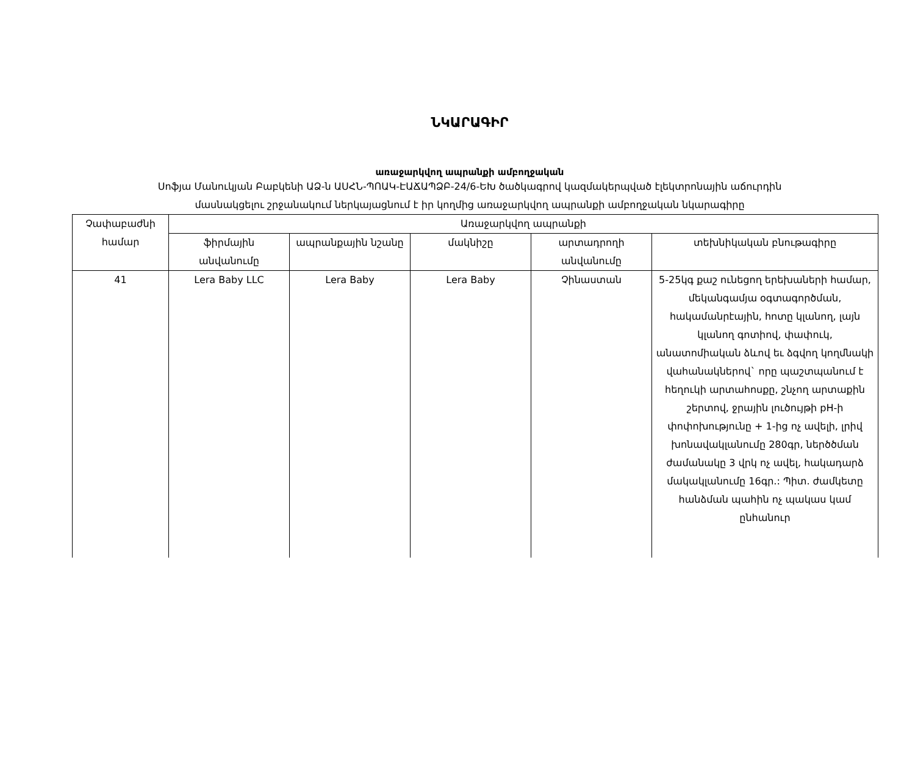ՆԿԱՐԱԳԻՐ
առաջարկվող ապրանքի ամբողջական
Սոֆյա Մանուկյան Բաբկենի ԱՁ-ն ԱՍՀՆ-ՊՈԱԿ-ԷԱՃԱՊՁԲ-24/6-ԵԽ ծածկագրով կազմակերպված էլեկտրոնային աճուրդին
մասնակցելու շրջանակում ներկայացնում է իր կողմից առաջարկվող ապրանքի ամբողջական նկարագիրը
| Չափաբաժնի համար | Առաջարկվող ապրանքի | | | | |
| --- | --- | --- | --- | --- | --- |
| | ֆիրմային անվանումը | ապրանքային նշանը | մակնիշը | արտադրողի անվանումը | տեխնիկական բնութագիրը |
| 41 | Lera Baby LLC | Lera Baby | Lera Baby | Չինաստան | 5-25կգ քաշ ունեցող երեխաների համար, մեկանգամյա օգտագործման, հակամանրէային, հոտը կլանող, լայն կլանող գոտիով, փափուկ, անատոմիական ձևով եւ ձգվող կողմնակի վահանակներով` որը պաշտպանում է հեղուկի արտահոսքը, շնչող արտաքին շերտով, ջրային լուծույթի pH-ի փոփոխությունը + 1-ից ոչ ավելի, լրիվ խոնավակլանումը 280գր, ներծծման ժամանակը 3 վրկ ոչ ավել, հակադարձ մակակլանումը 16գր.: Պիտ. ժամկետը հանձման պահին ոչ պակաս կամ ընհանուր |